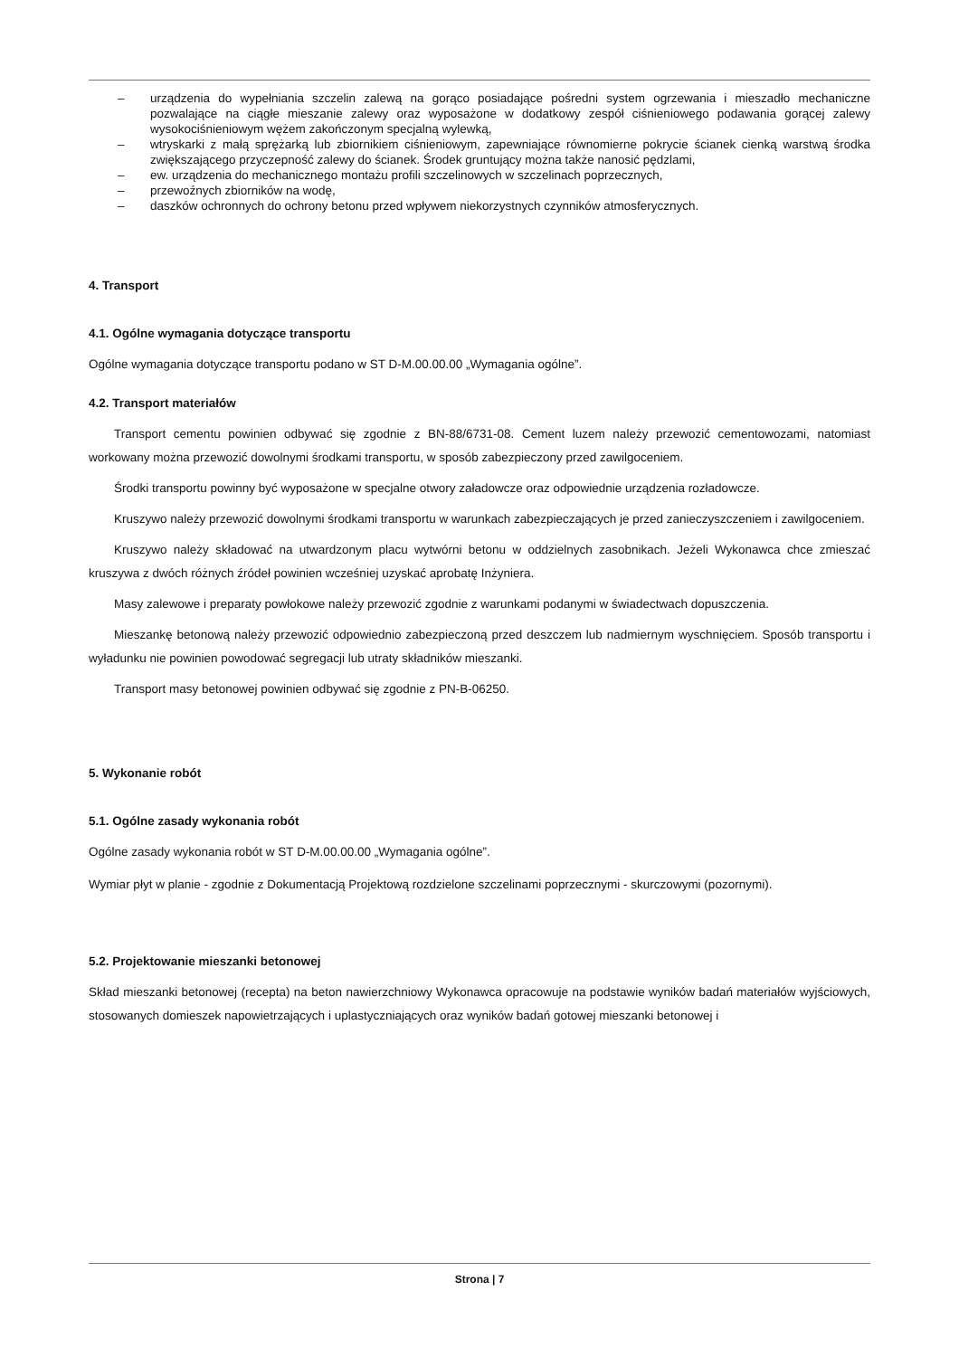– urządzenia do wypełniania szczelin zalewą na gorąco posiadające pośredni system ogrzewania i mieszadło mechaniczne pozwalające na ciągłe mieszanie zalewy oraz wyposażone w dodatkowy zespół ciśnieniowego podawania gorącej zalewy wysokociśnieniowym wężem zakończonym specjalną wylewką,
– wtryskarki z małą sprężarką lub zbiornikiem ciśnieniowym, zapewniające równomierne pokrycie ścianek cienką warstwą środka zwiększającego przyczepność zalewy do ścianek. Środek gruntujący można także nanosić pędzlami,
– ew. urządzenia do mechanicznego montażu profili szczelinowych w szczelinach poprzecznych,
– przewoźnych zbiorników na wodę,
– daszków ochronnych do ochrony betonu przed wpływem niekorzystnych czynników atmosferycznych.
4. Transport
4.1. Ogólne wymagania dotyczące transportu
Ogólne wymagania dotyczące transportu podano w ST D-M.00.00.00 „Wymagania ogólne”.
4.2. Transport materiałów
Transport cementu powinien odbywać się zgodnie z BN-88/6731-08. Cement luzem należy przewozić cementowozami, natomiast workowany można przewozić dowolnymi środkami transportu, w sposób zabezpieczony przed zawilgoceniem.
Środki transportu powinny być wyposażone w specjalne otwory załadowcze oraz odpowiednie urządzenia rozładowcze.
Kruszywo należy przewozić dowolnymi środkami transportu w warunkach zabezpieczających je przed zanieczyszczeniem i zawilgoceniem.
Kruszywo należy składować na utwardzonym placu wytwórni betonu w oddzielnych zasobnikach. Jeżeli Wykonawca chce zmieszać kruszywa z dwóch różnych źródeł powinien wcześniej uzyskać aprobatę Inżyniera.
Masy zalewowe i preparaty powłokowe należy przewozić zgodnie z warunkami podanymi w świadectwach dopuszczenia.
Mieszankę betonową należy przewozić odpowiednio zabezpieczoną przed deszczem lub nadmiernym wyschnięciem. Sposób transportu i wyładunku nie powinien powodować segregacji lub utraty składników mieszanki.
Transport masy betonowej powinien odbywać się zgodnie z PN-B-06250.
5. Wykonanie robót
5.1. Ogólne zasady wykonania robót
Ogólne zasady wykonania robót w ST D-M.00.00.00 „Wymagania ogólne”.
Wymiar płyt w planie - zgodnie z Dokumentacją Projektową rozdzielone szczelinami poprzecznymi - skurczowymi (pozornymi).
5.2. Projektowanie mieszanki betonowej
Skład mieszanki betonowej (recepta) na beton nawierzchniowy Wykonawca opracowuje na podstawie wyników badań materiałów wyjściowych, stosowanych domieszek napowietrzających i uplastyczniających oraz wyników badań gotowej mieszanki betonowej i
Strona | 7